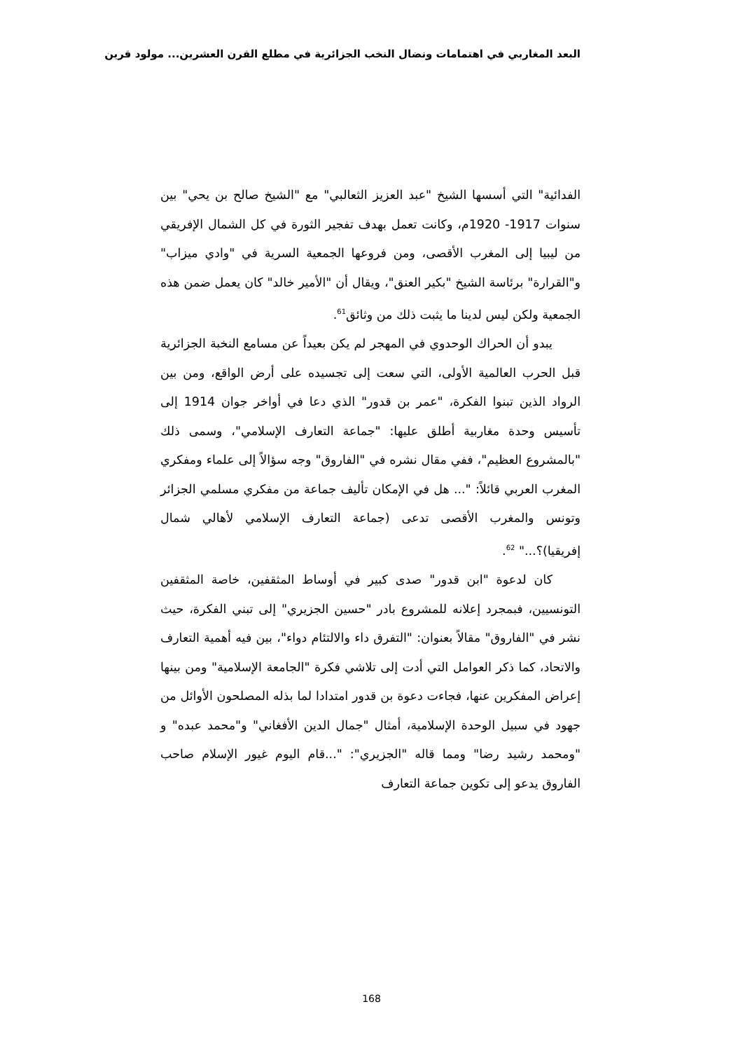البعد المغاربي في اهتمامات ونضال النخب الجزائرية في مطلع القرن العشرين... مولود قرين
الفدائية" التي أسسها الشيخ "عبد العزيز الثعالبي" مع "الشيخ صالح بن يحي" بين سنوات 1917- 1920م، وكانت تعمل بهدف تفجير الثورة في كل الشمال الإفريقي من ليبيا إلى المغرب الأقصى، ومن فروعها الجمعية السرية في "وادي ميزاب" و"القرارة" برئاسة الشيخ "بكير العنق"، ويقال أن "الأمير خالد" كان يعمل ضمن هذه الجمعية ولكن ليس لدينا ما يثبت ذلك من وثائق<sup>61</sup>.
يبدو أن الحراك الوحدوي في المهجر لم يكن بعيداً عن مسامع النخبة الجزائرية قبل الحرب العالمية الأولى، التي سعت إلى تجسيده على أرض الواقع، ومن بين الرواد الذين تبنوا الفكرة، "عمر بن قدور" الذي دعا في أواخر جوان 1914 إلى تأسيس وحدة مغاربية أطلق عليها: "جماعة التعارف الإسلامي"، وسمى ذلك "بالمشروع العظيم"، ففي مقال نشره في "الفاروق" وجه سؤالاً إلى علماء ومفكري المغرب العربي قائلاً: "... هل في الإمكان تأليف جماعة من مفكري مسلمي الجزائر وتونس والمغرب الأقصى تدعى (جماعة التعارف الإسلامي لأهالي شمال إفريقيا)؟..." <sup>62</sup>.
كان لدعوة "ابن قدور" صدى كبير في أوساط المثقفين، خاصة المثقفين التونسيين، فبمجرد إعلانه للمشروع بادر "حسين الجزيري" إلى تبني الفكرة، حيث نشر في "الفاروق" مقالاً بعنوان: "التفرق داء والالتئام دواء"، بين فيه أهمية التعارف والاتحاد، كما ذكر العوامل التي أدت إلى تلاشي فكرة "الجامعة الإسلامية" ومن بينها إعراض المفكرين عنها، فجاءت دعوة بن قدور امتدادا لما بذله المصلحون الأوائل من جهود في سبيل الوحدة الإسلامية، أمثال "جمال الدين الأفغاني" و"محمد عبده" و "ومحمد رشيد رضا" ومما قاله "الجزيري": "...قام اليوم غيور الإسلام صاحب الفاروق يدعو إلى تكوين جماعة التعارف
168